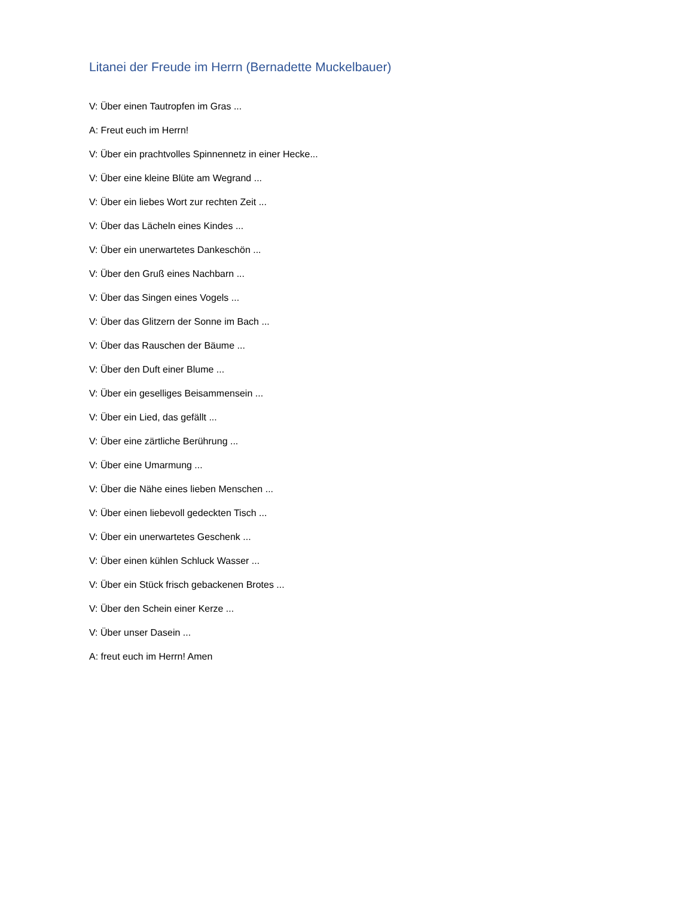Litanei der Freude im Herrn (Bernadette Muckelbauer)
V: Über einen Tautropfen im Gras ...
A: Freut euch im Herrn!
V: Über ein prachtvolles Spinnennetz in einer Hecke...
V: Über eine kleine Blüte am Wegrand ...
V: Über ein liebes Wort zur rechten Zeit ...
V: Über das Lächeln eines Kindes ...
V: Über ein unerwartetes Dankeschön ...
V: Über den Gruß eines Nachbarn ...
V: Über das Singen eines Vogels ...
V: Über das Glitzern der Sonne im Bach ...
V: Über das Rauschen der Bäume ...
V: Über den Duft einer Blume ...
V: Über ein geselliges Beisammensein ...
V: Über ein Lied, das gefällt ...
V: Über eine zärtliche Berührung ...
V: Über eine Umarmung ...
V: Über die Nähe eines lieben Menschen ...
V: Über einen liebevoll gedeckten Tisch ...
V: Über ein unerwartetes Geschenk ...
V: Über einen kühlen Schluck Wasser ...
V: Über ein Stück frisch gebackenen Brotes ...
V: Über den Schein einer Kerze ...
V: Über unser Dasein ...
A: freut euch im Herrn! Amen